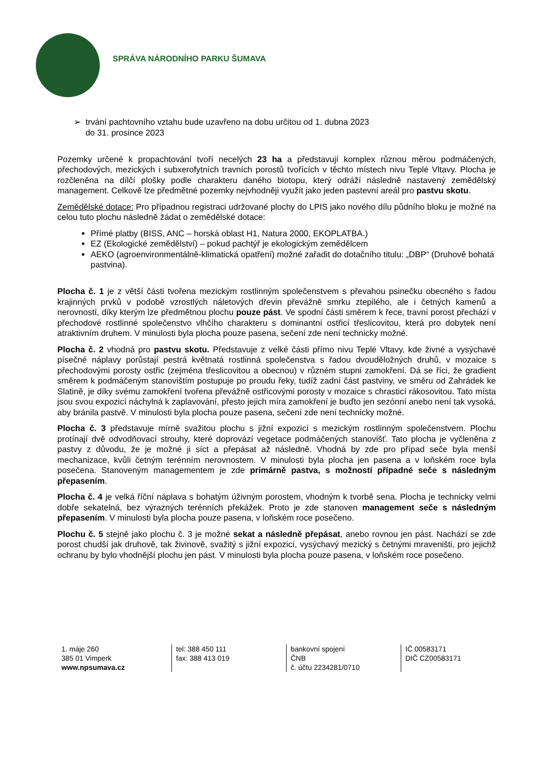SPRÁVA NÁRODNÍHO PARKU ŠUMAVA
➢ trvání pachtovního vztahu bude uzavřeno na dobu určitou od 1. dubna 2023
do 31. prosince 2023
Pozemky určené k propachtování tvoří necelých 23 ha a představují komplex různou měrou podmáčených, přechodových, mezických i subxerofytních travních porostů tvořících v těchto místech nivu Teplé Vltavy. Plocha je rozčleněna na dílčí plošky podle charakteru daného biotopu, který odráží následně nastavený zemědělský management. Celkově lze předmětné pozemky nejvhodněji využít jako jeden pastevní areál pro pastvu skotu.
Zemědělské dotace: Pro případnou registraci udržované plochy do LPIS jako nového dílu půdního bloku je možné na celou tuto plochu následně žádat o zemědělské dotace:
Přímé platby (BISS, ANC – horská oblast H1, Natura 2000, EKOPLATBA.)
EZ (Ekologické zemědělství) – pokud pachtýř je ekologickým zemědělcem
AEKO (agroenvironmentálně-klimatická opatření) možné zařadit do dotačního titulu: „DBP“ (Druhově bohatá pastvina).
Plocha č. 1 je z větší části tvořena mezickým rostlinným společenstvem s převahou psinečku obecného s řadou krajinných prvků v podobě vzrostlých náletových dřevin převážně smrku ztepilého, ale i četných kamenů a nerovností, díky kterým lze předmětnou plochu pouze pást. Ve spodní části směrem k řece, travní porost přechází v přechodové rostlinné společenstvo vlhčího charakteru s dominantní ostřicí třeslicovitou, která pro dobytek není atraktivním druhem. V minulosti byla plocha pouze pasena, sečení zde není technicky možné.
Plocha č. 2 vhodná pro pastvu skotu. Představuje z velké části přímo nivu Teplé Vltavy, kde živné a vysýchavé písečné náplavy porůstají pestrá květnatá rostlinná společenstva s řadou dvouděložných druhů, v mozaice s přechodovými porosty ostřic (zejména třeslicovitou a obecnou) v různém stupni zamokření. Dá se říci, že gradient směrem k podmáčeným stanovištím postupuje po proudu řeky, tudíž zadní část pastviny, ve směru od Zahrádek ke Slatině, je díky svému zamokření tvořena převážně ostřicovými porosty v mozaice s chrasticí rákosovitou. Tato místa jsou svou expozicí náchylná k zaplavování, přesto jejich míra zamokření je buďto jen sezónní anebo není tak vysoká, aby bránila pastvě. V minulosti byla plocha pouze pasena, sečení zde není technicky možné.
Plocha č. 3 představuje mírně svažitou plochu s jižní expozicí s mezickým rostlinným společenstvem. Plochu protínají dvě odvodňovací strouhy, které doprovází vegetace podmáčených stanovišť. Tato plocha je vyčleněna z pastvy z důvodu, že je možné ji síct a přepásat až následně. Vhodná by zde pro případ seče byla menší mechanizace, kvůli četným terénním nerovnostem. V minulosti byla plocha jen pasena a v loňském roce byla posečena. Stanoveným managementem je zde primárně pastva, s možností případné seče s následným přepasením.
Plocha č. 4 je velká říční náplava s bohatým úživným porostem, vhodným k tvorbě sena. Plocha je technicky velmi dobře sekatelná, bez výrazných terénních překážek. Proto je zde stanoven management seče s následným přepasením. V minulosti byla plocha pouze pasena, v loňském roce posečeno.
Plochu č. 5 stejně jako plochu č. 3 je možné sekat a následně přepásat, anebo rovnou jen pást. Nachází se zde porost chudší jak druhově, tak živinově, svažitý s jižní expozicí, vysýchavý mezický s četnými mraveništi, pro jejichž ochranu by bylo vhodnější plochu jen pást. V minulosti byla plocha pouze pasena, v loňském roce posečeno.
1. máje 260
385 01 Vimperk
www.npsumava.cz
tel: 388 450 111
fax: 388 413 019
bankovní spojení
ČNB
č. účtu 2234281/0710
IČ 00583171
DIČ CZ00583171